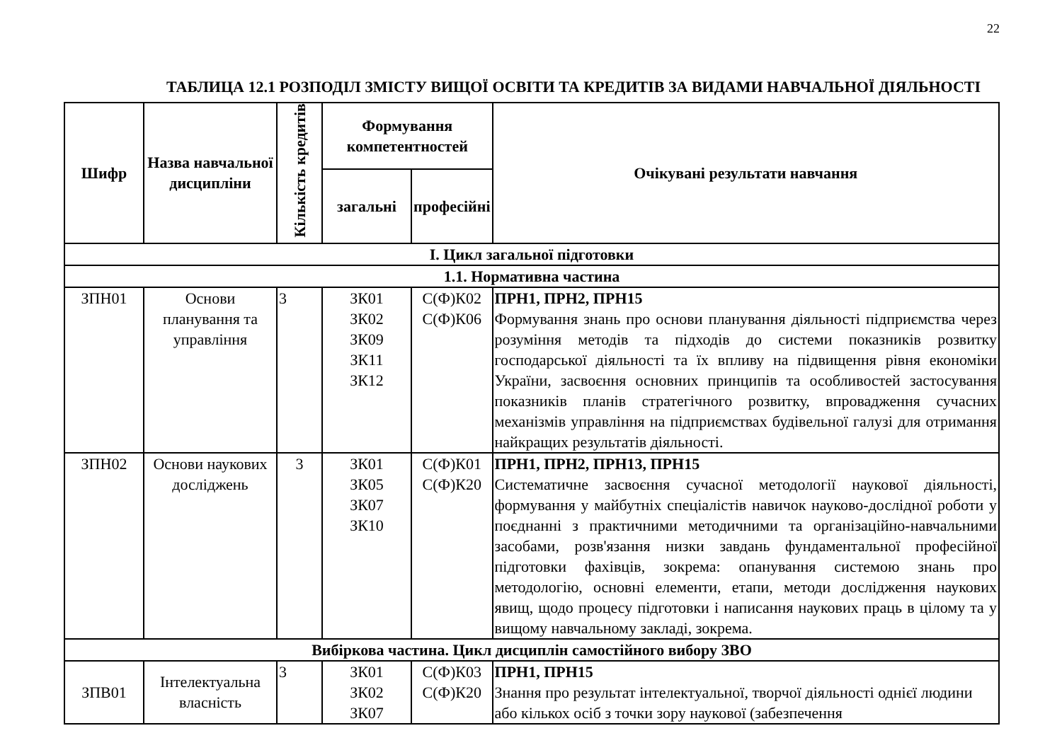22
ТАБЛИЦА 12.1 РОЗПОДІЛ ЗМІСТУ ВИЩОЇ ОСВІТИ ТА КРЕДИТІВ ЗА ВИДАМИ НАВЧАЛЬНОЇ ДІЯЛЬНОСТІ
| Шифр | Назва навчальної дисципліни | Кількість кредитів | Формування компетентностей | | Очікувані результати навчання |
| --- | --- | --- | --- | --- | --- |
| | | | загальні | професійні | |
| І. Цикл загальної підготовки | | | | | |
| 1.1. Нормативна частина | | | | | |
| ЗПН01 | Основи планування та управління | 3 | ЗК01 ЗК02 ЗК09 ЗК11 ЗК12 | С(Ф)К02 С(Ф)К06 | ПРН1, ПРН2, ПРН15 Формування знань про основи планування діяльності підприємства через розуміння методів та підходів до системи показників розвитку господарської діяльності та їх впливу на підвищення рівня економіки України, засвоєння основних принципів та особливостей застосування показників планів стратегічного розвитку, впровадження сучасних механізмів управління на підприємствах будівельної галузі для отримання найкращих результатів діяльності. |
| ЗПН02 | Основи наукових досліджень | 3 | ЗК01 ЗК05 ЗК07 ЗК10 | С(Ф)К01 С(Ф)К20 | ПРН1, ПРН2, ПРН13, ПРН15 Систематичне засвоєння сучасної методології наукової діяльності, формування у майбутніх спеціалістів навичок науково-дослідної роботи у поєднанні з практичними методичними та організаційно-навчальними засобами, розв'язання низки завдань фундаментальної професійної підготовки фахівців, зокрема: опанування системою знань про методологію, основні елементи, етапи, методи дослідження наукових явищ, щодо процесу підготовки і написання наукових праць в цілому та у вищому навчальному закладі, зокрема. |
| Вибіркова частина. Цикл дисциплін самостійного вибору ЗВО | | | | | |
| ЗПВ01 | Інтелектуальна власність | 3 | ЗК01 ЗК02 ЗК07 | С(Ф)К03 С(Ф)К20 | ПРН1, ПРН15 Знання про результат інтелектуальної, творчої діяльності однієї людини або кількох осіб з точки зору наукової (забезпечення |